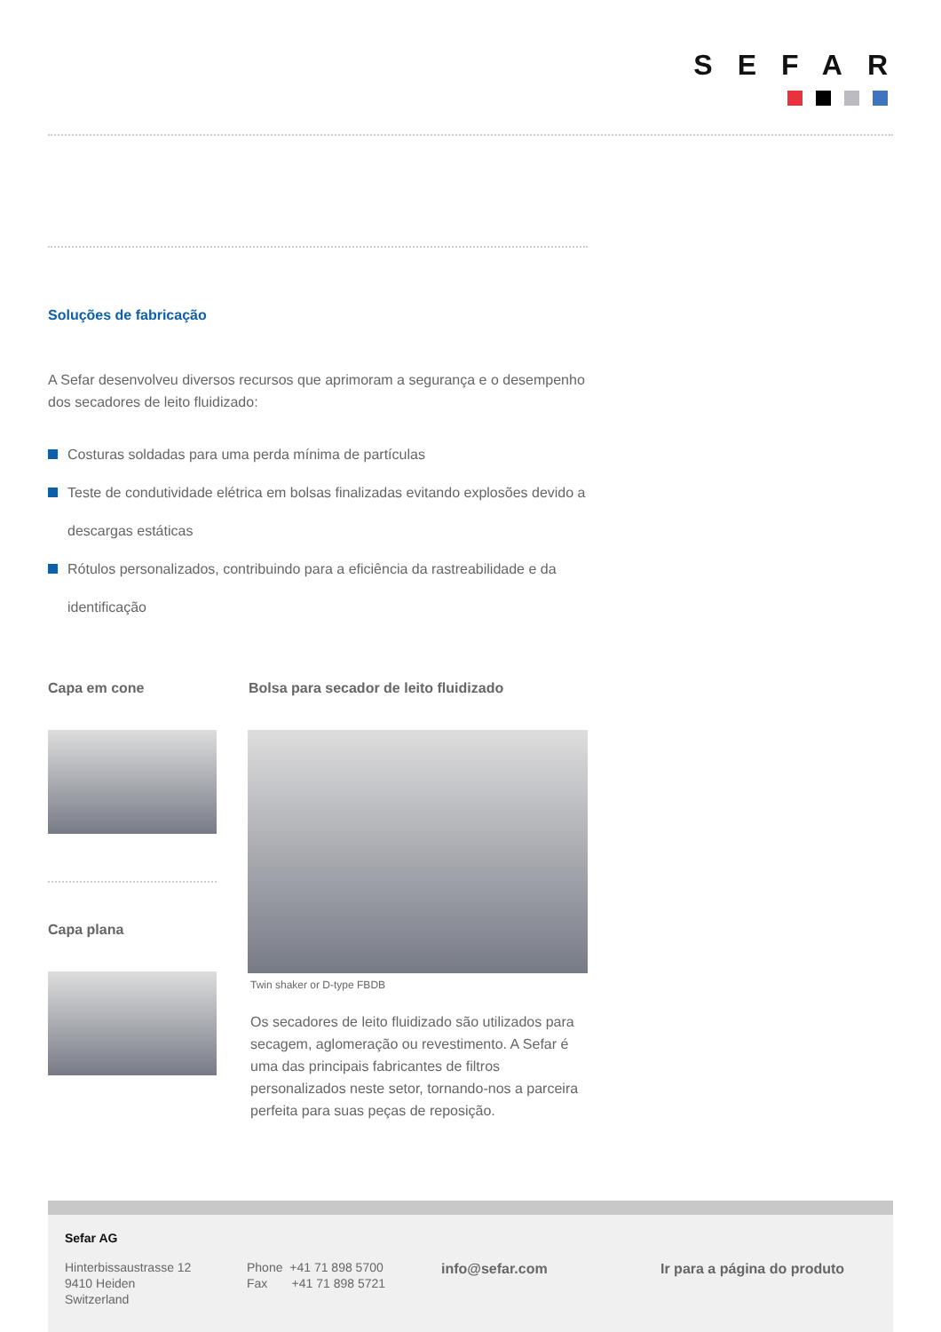SEFAR
Soluções de fabricação
A Sefar desenvolveu diversos recursos que aprimoram a segurança e o desempenho dos secadores de leito fluidizado:
Costuras soldadas para uma perda mínima de partículas
Teste de condutividade elétrica em bolsas finalizadas evitando explosões devido a descargas estáticas
Rótulos personalizados, contribuindo para a eficiência da rastreabilidade e da identificação
Capa em cone
Bolsa para secador de leito fluidizado
Capa plana
Twin shaker or D-type FBDB
Os secadores de leito fluidizado são utilizados para secagem, aglomeração ou revestimento. A Sefar é uma das principais fabricantes de filtros personalizados neste setor, tornando-nos a parceira perfeita para suas peças de reposição.
Sefar AG
Hinterbissaustrasse 12
9410 Heiden
Switzerland
Phone +41 71 898 5700
Fax +41 71 898 5721
info@sefar.com Ir para a página do produto